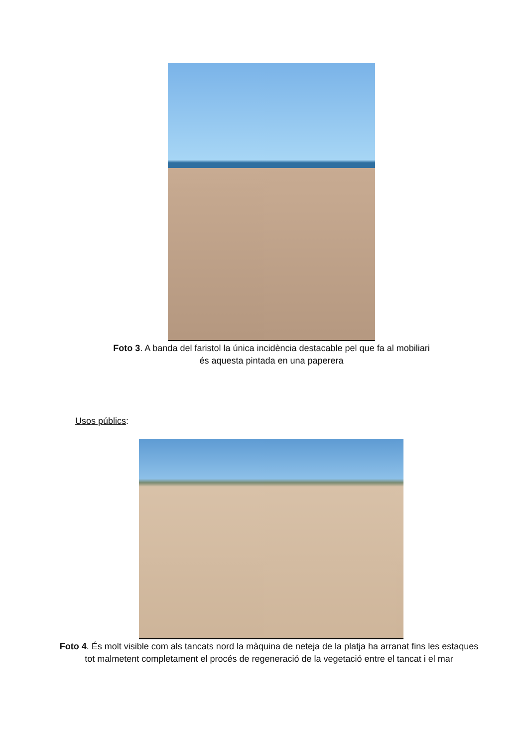Foto 3. A banda del faristol la única incidència destacable pel que fa al mobiliari
és aquesta pintada en una paperera
Usos públics:
Foto 4. És molt visible com als tancats nord la màquina de neteja de la platja ha arranat fins les estaques
tot malmetent completament el procés de regeneració de la vegetació entre el tancat i el mar